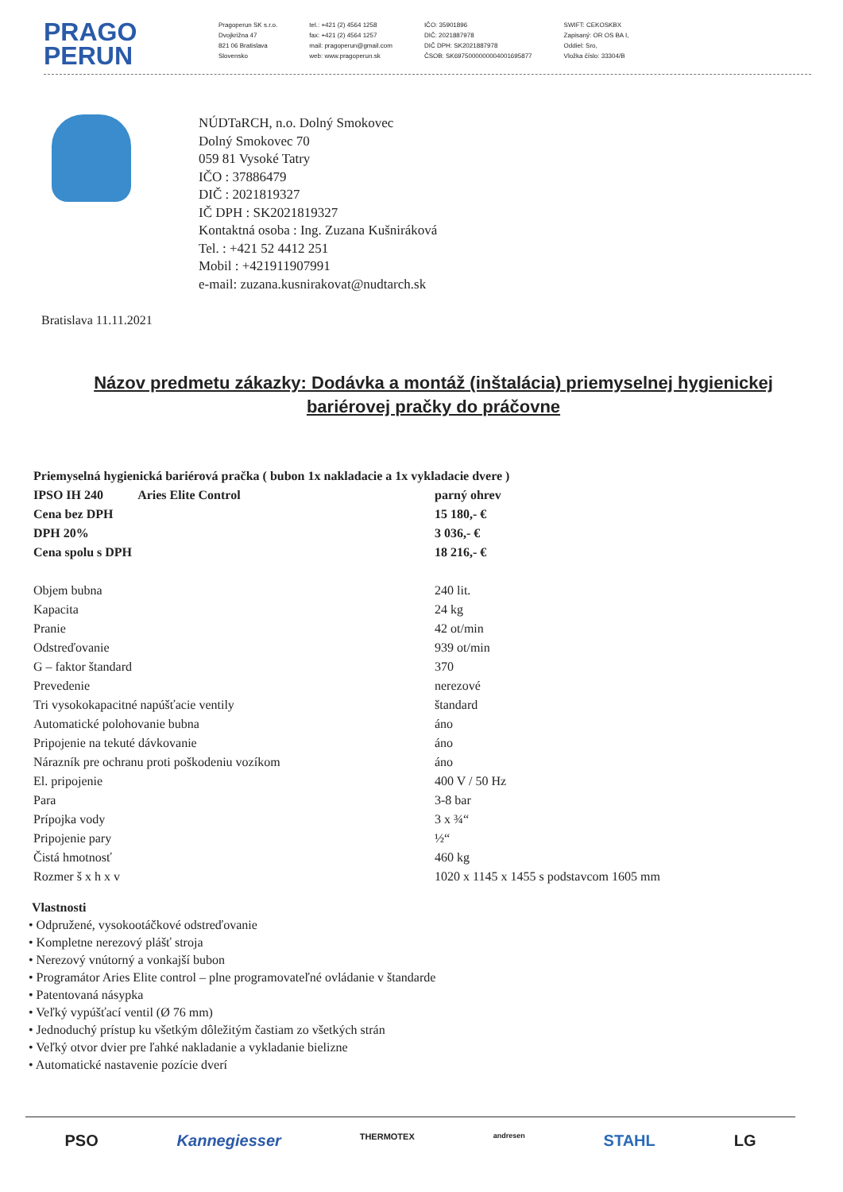PRAGO
PERUN
Pragoperun SK s.r.o.
Dvojkrižna 47
821 06 Bratislava
Slovensko
tel.: +421 (2) 4564 1258
fax: +421 (2) 4564 1257
mail: pragoperun@gmail.com
web: www.pragoperun.sk
IČO: 35901896
DIČ: 2021887978
DIČ DPH: SK2021887978
ČSOB: SK6975000000004001695877
SWIFT: CEKOSKBX
Zapisaný: OR OS BA I,
Oddiel: Sro,
Vložka číslo: 33304/B
NÚDTaRCH, n.o. Dolný Smokovec
Dolný Smokovec 70
059 81 Vysoké Tatry
IČO : 37886479
DIČ : 2021819327
IČ DPH : SK2021819327
Kontaktná osoba : Ing. Zuzana Kušniráková
Tel. : +421 52 4412 251
Mobil : +421911907991
e-mail: zuzana.kusnirakovat@nudtarch.sk
Bratislava 11.11.2021
Názov predmetu zákazky: Dodávka a montáž (inštalácia) priemyselnej hygienickej bariérovej pračky do práčovne
| Priemyselná hygienická bariérová pračka ( bubon 1x nakladacie a 1x vykladacie dvere ) | |
| IPSO IH 240 Aries Elite Control | parný ohrev |
| Cena bez DPH | 15 180,- € |
| DPH 20% | 3 036,- € |
| Cena spolu s DPH | 18 216,- € |
| Objem bubna | 240 lit. |
| Kapacita | 24 kg |
| Pranie | 42 ot/min |
| Odstreďovanie | 939 ot/min |
| G – faktor štandard | 370 |
| Prevedenie | nerezové |
| Tri vysokokapacitné napúšťacie ventily | štandard |
| Automatické polohovanie bubna | áno |
| Pripojenie na tekuté dávkovanie | áno |
| Nárazník pre ochranu proti poškodeniu vozíkom | áno |
| El. pripojenie | 400 V / 50 Hz |
| Para | 3-8 bar |
| Prípojka vody | 3 x ¾“ |
| Pripojenie pary | ½“ |
| Čistá hmotnosť | 460 kg |
| Rozmer š x h x v | 1020 x 1145 x 1455 s podstavcom 1605 mm |
Vlastnosti
• Odpružené, vysokootáčkové odstreďovanie
• Kompletne nerezový plášť stroja
• Nerezový vnútorný a vonkajší bubon
• Programátor Aries Elite control – plne programovateľné ovládanie v štandarde
• Patentovaná násypka
• Veľký vypúšťací ventil (Ø 76 mm)
• Jednoduchý prístup ku všetkým dôležitým častiam zo všetkých strán
• Veľký otvor dvier pre ľahké nakladanie a vykladanie bielizne
• Automatické nastavenie pozície dverí
PSO Kannegiesser THERMOTEX andresen STAHL LG